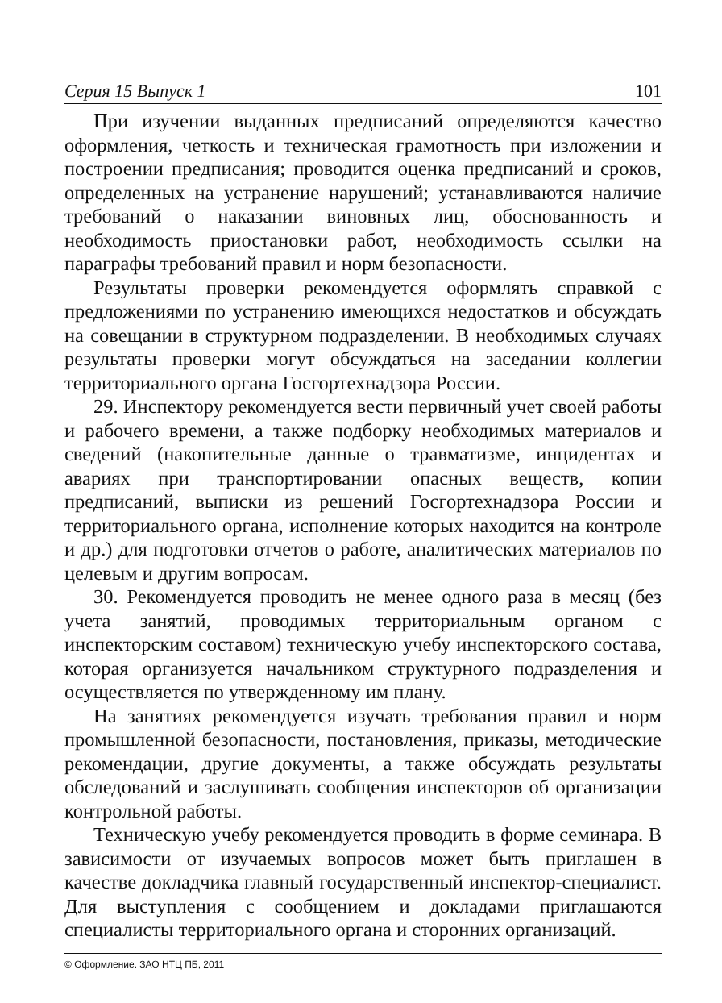Серия 15 Выпуск 1 101
При изучении выданных предписаний определяются качество оформления, четкость и техническая грамотность при изложении и построении предписания; проводится оценка предписаний и сроков, определенных на устранение нарушений; устанавливаются наличие требований о наказании виновных лиц, обоснованность и необходимость приостановки работ, необходимость ссылки на параграфы требований правил и норм безопасности.
Результаты проверки рекомендуется оформлять справкой с предложениями по устранению имеющихся недостатков и обсуждать на совещании в структурном подразделении. В необходимых случаях результаты проверки могут обсуждаться на заседании коллегии территориального органа Госгортехнадзора России.
29. Инспектору рекомендуется вести первичный учет своей работы и рабочего времени, а также подборку необходимых материалов и сведений (накопительные данные о травматизме, инцидентах и авариях при транспортировании опасных веществ, копии предписаний, выписки из решений Госгортехнадзора России и территориального органа, исполнение которых находится на контроле и др.) для подготовки отчетов о работе, аналитических материалов по целевым и другим вопросам.
30. Рекомендуется проводить не менее одного раза в месяц (без учета занятий, проводимых территориальным органом с инспекторским составом) техническую учебу инспекторского состава, которая организуется начальником структурного подразделения и осуществляется по утвержденному им плану.
На занятиях рекомендуется изучать требования правил и норм промышленной безопасности, постановления, приказы, методические рекомендации, другие документы, а также обсуждать результаты обследований и заслушивать сообщения инспекторов об организации контрольной работы.
Техническую учебу рекомендуется проводить в форме семинара. В зависимости от изучаемых вопросов может быть приглашен в качестве докладчика главный государственный инспектор-специалист. Для выступления с сообщением и докладами приглашаются специалисты территориального органа и сторонних организаций.
© Оформление. ЗАО НТЦ ПБ, 2011